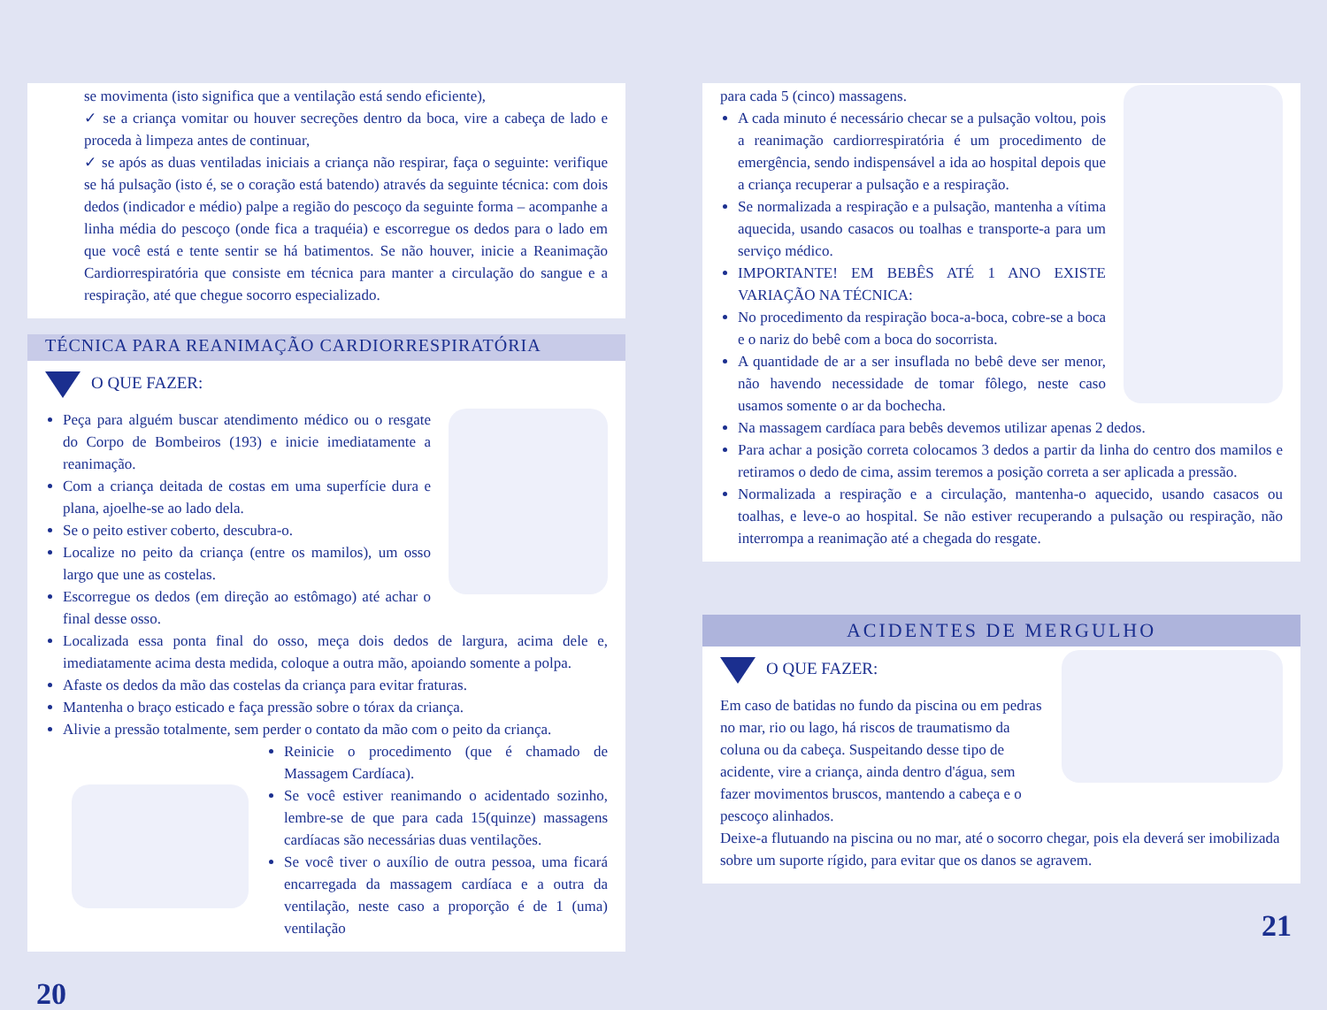se movimenta (isto significa que a ventilação está sendo eficiente),
✓ se a criança vomitar ou houver secreções dentro da boca, vire a cabeça de lado e proceda à limpeza antes de continuar,
✓ se após as duas ventiladas iniciais a criança não respirar, faça o seguinte: verifique se há pulsação (isto é, se o coração está batendo) através da seguinte técnica: com dois dedos (indicador e médio) palpe a região do pescoço da seguinte forma – acompanhe a linha média do pescoço (onde fica a traquéia) e escorregue os dedos para o lado em que você está e tente sentir se há batimentos. Se não houver, inicie a Reanimação Cardiorrespiratória que consiste em técnica para manter a circulação do sangue e a respiração, até que chegue socorro especializado.
TÉCNICA PARA REANIMAÇÃO CARDIORRESPIRATÓRIA
O QUE FAZER:
Peça para alguém buscar atendimento médico ou o resgate do Corpo de Bombeiros (193) e inicie imediatamente a reanimação.
Com a criança deitada de costas em uma superfície dura e plana, ajoelhe-se ao lado dela.
Se o peito estiver coberto, descubra-o.
Localize no peito da criança (entre os mamilos), um osso largo que une as costelas.
Escorregue os dedos (em direção ao estômago) até achar o final desse osso.
Localizada essa ponta final do osso, meça dois dedos de largura, acima dele e, imediatamente acima desta medida, coloque a outra mão, apoiando somente a polpa.
Afaste os dedos da mão das costelas da criança para evitar fraturas.
Mantenha o braço esticado e faça pressão sobre o tórax da criança.
Alivie a pressão totalmente, sem perder o contato da mão com o peito da criança.
Reinicie o procedimento (que é chamado de Massagem Cardíaca).
Se você estiver reanimando o acidentado sozinho, lembre-se de que para cada 15(quinze) massagens cardíacas são necessárias duas ventilações.
Se você tiver o auxílio de outra pessoa, uma ficará encarregada da massagem cardíaca e a outra da ventilação, neste caso a proporção é de 1 (uma) ventilação
20
para cada 5 (cinco) massagens.
A cada minuto é necessário checar se a pulsação voltou, pois a reanimação cardiorrespiratória é um procedimento de emergência, sendo indispensável a ida ao hospital depois que a criança recuperar a pulsação e a respiração.
Se normalizada a respiração e a pulsação, mantenha a vítima aquecida, usando casacos ou toalhas e transporte-a para um serviço médico.
IMPORTANTE! EM BEBÊS ATÉ 1 ANO EXISTE VARIAÇÃO NA TÉCNICA:
No procedimento da respiração boca-a-boca, cobre-se a boca e o nariz do bebê com a boca do socorrista.
A quantidade de ar a ser insuflada no bebê deve ser menor, não havendo necessidade de tomar fôlego, neste caso usamos somente o ar da bochecha.
Na massagem cardíaca para bebês devemos utilizar apenas 2 dedos.
Para achar a posição correta colocamos 3 dedos a partir da linha do centro dos mamilos e retiramos o dedo de cima, assim teremos a posição correta a ser aplicada a pressão.
Normalizada a respiração e a circulação, mantenha-o aquecido, usando casacos ou toalhas, e leve-o ao hospital. Se não estiver recuperando a pulsação ou respiração, não interrompa a reanimação até a chegada do resgate.
ACIDENTES DE MERGULHO
O QUE FAZER:
Em caso de batidas no fundo da piscina ou em pedras no mar, rio ou lago, há riscos de traumatismo da coluna ou da cabeça. Suspeitando desse tipo de acidente, vire a criança, ainda dentro d'água, sem fazer movimentos bruscos, mantendo a cabeça e o pescoço alinhados.
Deixe-a flutuando na piscina ou no mar, até o socorro chegar, pois ela deverá ser imobilizada sobre um suporte rígido, para evitar que os danos se agravem.
21